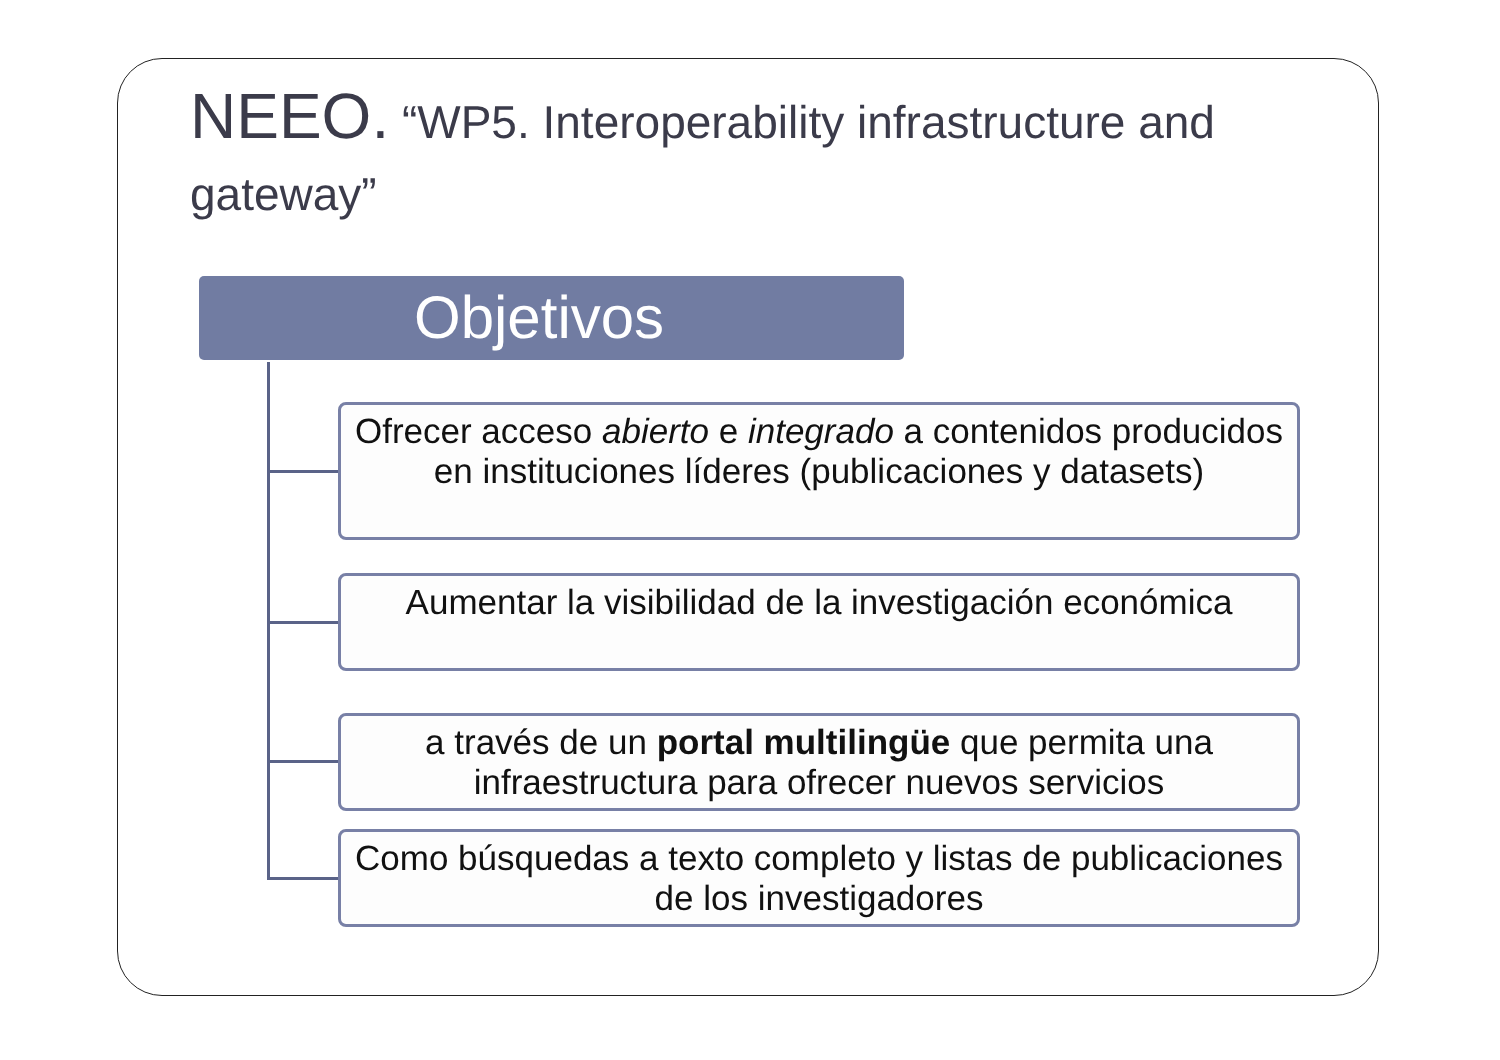NEEO. “WP5. Interoperability infrastructure and gateway”
Objetivos
Ofrecer acceso abierto e integrado a contenidos producidos en instituciones líderes (publicaciones y datasets)
Aumentar la visibilidad de la investigación económica
a través de un portal multilingüe que permita una infraestructura para ofrecer nuevos servicios
Como búsquedas a texto completo y listas de publicaciones de los investigadores